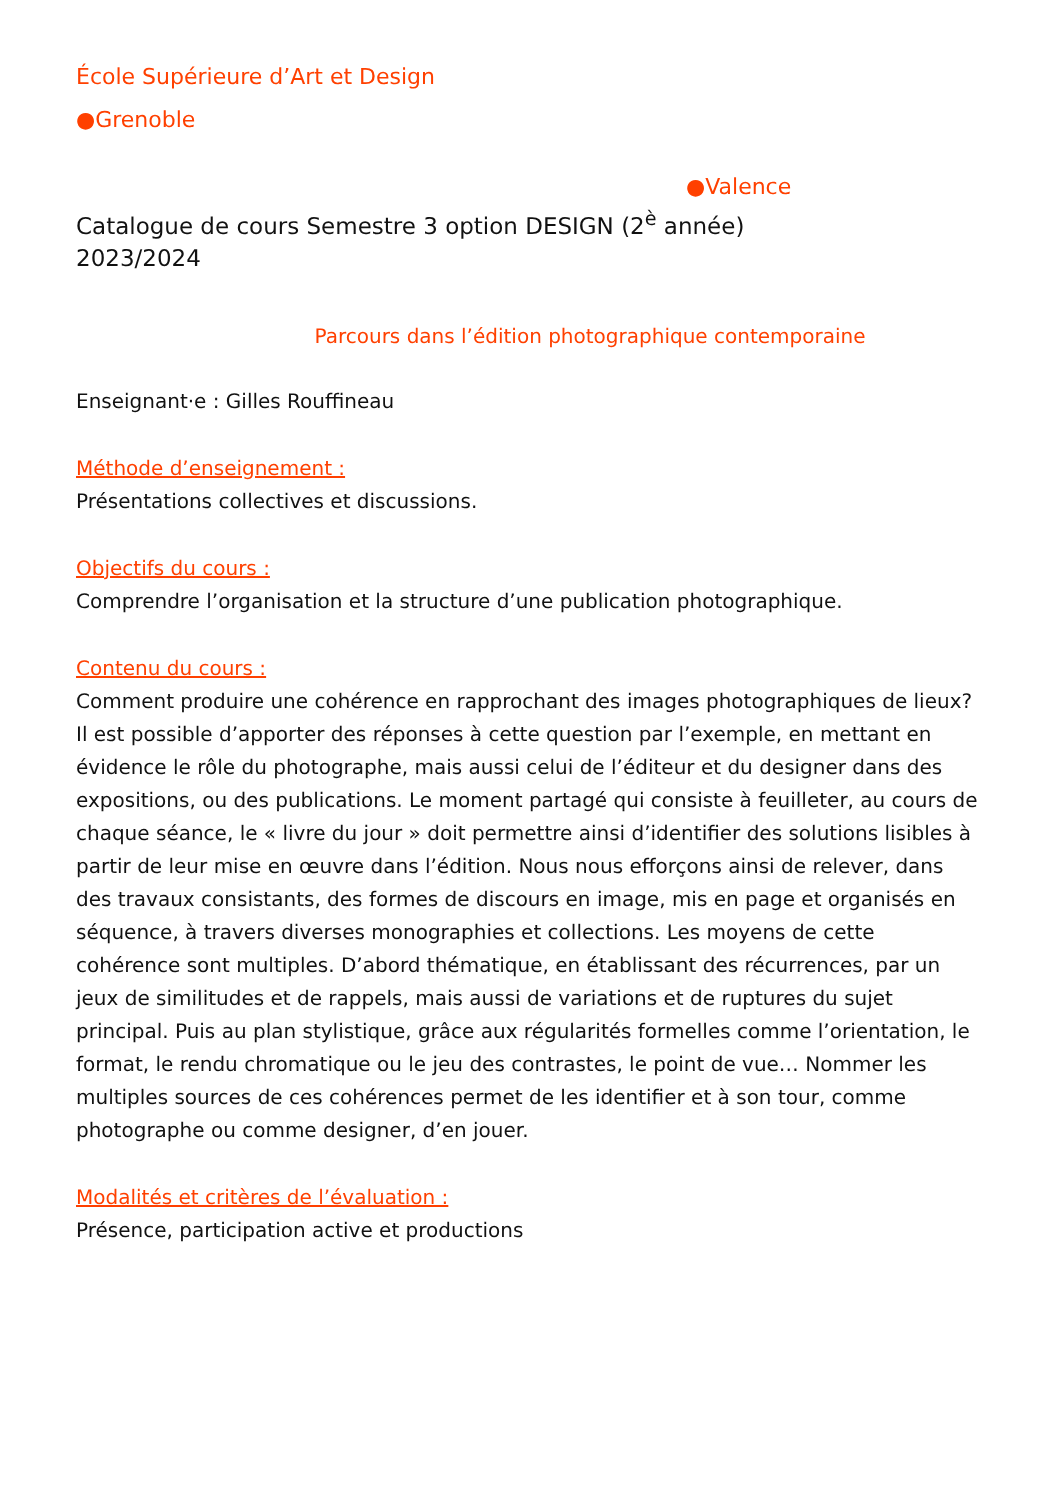École Supérieure d’Art et Design
●Grenoble
●Valence
Catalogue de cours Semestre 3 option DESIGN (2<sup>è</sup> année)
2023/2024
Parcours dans l’édition photographique contemporaine
Enseignant·e : Gilles Rouffineau
Méthode d’enseignement :
Présentations collectives et discussions.
Objectifs du cours :
Comprendre l’organisation et la structure d’une publication photographique.
Contenu du cours :
Comment produire une cohérence en rapprochant des images photographiques de lieux? Il est possible d’apporter des réponses à cette question par l’exemple, en mettant en évidence le rôle du photographe, mais aussi celui de l’éditeur et du designer dans des expositions, ou des publications. Le moment partagé qui consiste à feuilleter, au cours de chaque séance, le « livre du jour » doit permettre ainsi d’identifier des solutions lisibles à partir de leur mise en œuvre dans l’édition. Nous nous efforçons ainsi de relever, dans des travaux consistants, des formes de discours en image, mis en page et organisés en séquence, à travers diverses monographies et collections. Les moyens de cette cohérence sont multiples. D’abord thématique, en établissant des récurrences, par un jeux de similitudes et de rappels, mais aussi de variations et de ruptures du sujet principal. Puis au plan stylistique, grâce aux régularités formelles comme l’orientation, le format, le rendu chromatique ou le jeu des contrastes, le point de vue… Nommer les multiples sources de ces cohérences permet de les identifier et à son tour, comme photographe ou comme designer, d’en jouer.
Modalités et critères de l’évaluation :
Présence, participation active et productions